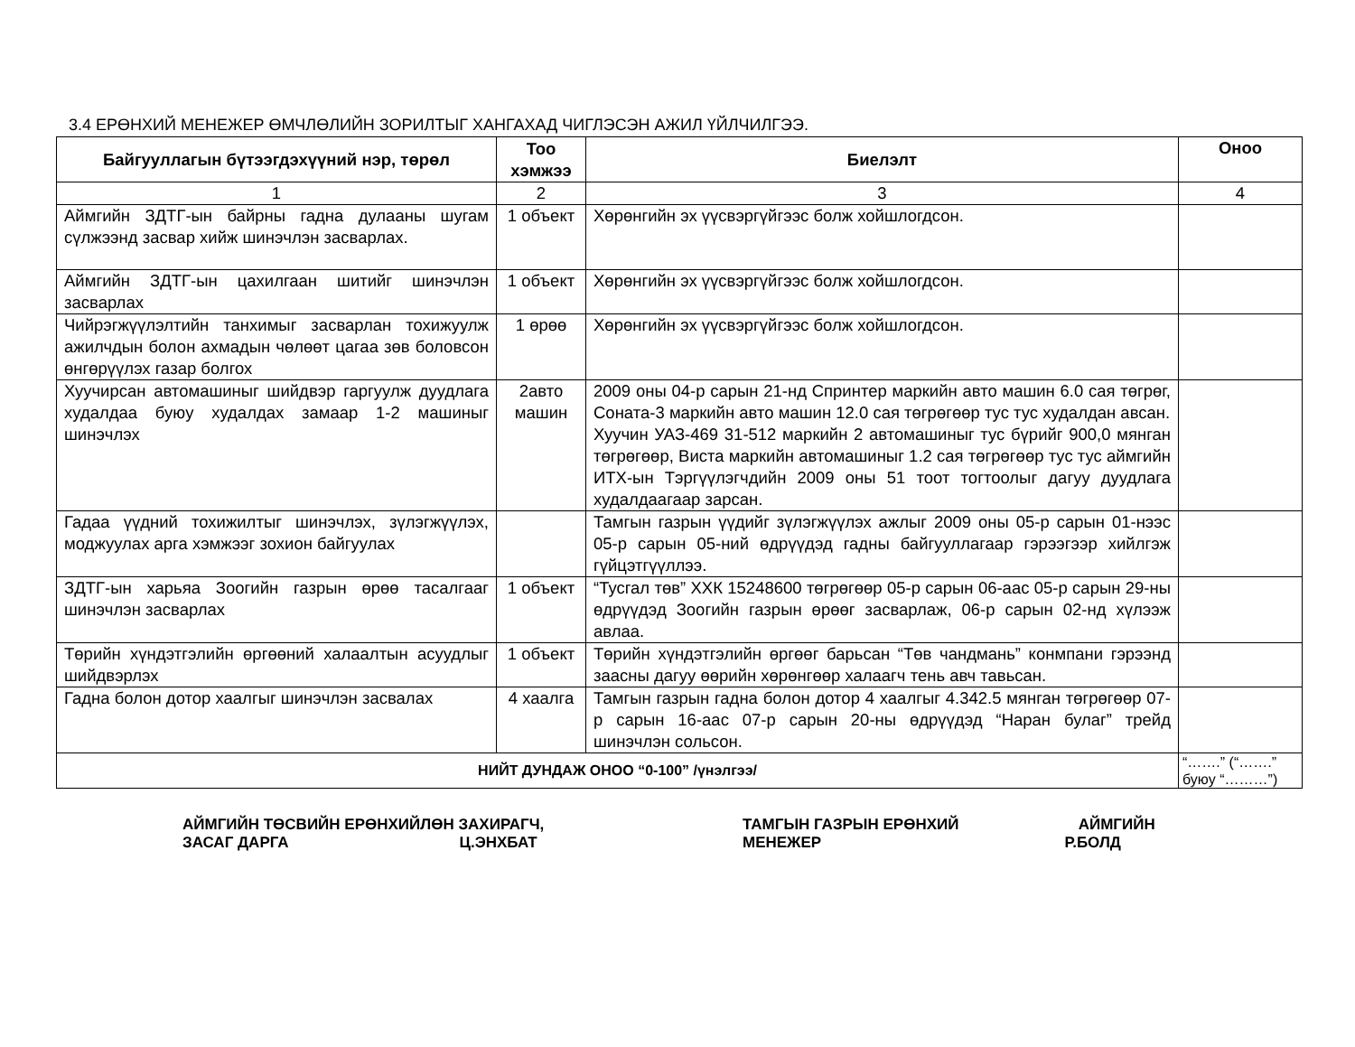3.4 ЕРӨНХИЙ МЕНЕЖЕР ӨМЧЛӨЛИЙН ЗОРИЛТЫГ ХАНГАХАД ЧИГЛЭСЭН АЖИЛ ҮЙЛЧИЛГЭЭ.
| Байгууллагын бүтээгдэхүүний нэр, төрөл | Тоо хэмжээ | Биелэлт | Оноо |
| --- | --- | --- | --- |
| 1 | 2 | 3 | 4 |
| Аймгийн ЗДТГ-ын байрны гадна дулааны шугам сүлжээнд засвар хийж шинэчлэн засварлах. | 1 объект | Хөрөнгийн эх үүсвэргүйгээс болж хойшлогдсон. | |
| Аймгийн ЗДТГ-ын цахилгаан шитийг шинэчлэн засварлах | 1 объект | Хөрөнгийн эх үүсвэргүйгээс болж хойшлогдсон. | |
| Чийрэгжүүлэлтийн танхимыг засварлан тохижуулж ажилчдын болон ахмадын чөлөөт цагаа зөв боловсон өнгөрүүлэх газар болгох | 1 өрөө | Хөрөнгийн эх үүсвэргүйгээс болж хойшлогдсон. | |
| Хуучирсан автомашиныг шийдвэр гаргуулж дуудлага худалдаа буюу худалдах замаар 1-2 машиныг шинэчлэх | 2авто машин | 2009 оны 04-р сарын 21-нд Спринтер маркийн авто машин 6.0 сая төгрөг, Соната-3 маркийн авто машин 12.0 сая төгрөгөөр тус тус худалдан авсан. Хуучин УАЗ-469 31-512 маркийн 2 автомашиныг тус бүрийг 900,0 мянган төгрөгөөр, Виста маркийн автомашиныг 1.2 сая төгрөгөөр тус тус аймгийн ИТХ-ын Тэргүүлэгчдийн 2009 оны 51 тоот тогтоолыг дагуу дуудлага худалдаагаар зарсан. | |
| Гадаа үүдний тохижилтыг шинэчлэх, зүлэгжүүлэх, моджуулах арга хэмжээг зохион байгуулах | | Тамгын газрын үүдийг зүлэгжүүлэх ажлыг 2009 оны 05-р сарын 01-нээс 05-р сарын 05-ний өдрүүдэд гадны байгууллагаар гэрээгээр хийлгэж гүйцэтгүүллээ. | |
| ЗДТГ-ын харьяа Зоогийн газрын өрөө тасалгааг шинэчлэн засварлах | 1 объект | “Тусгал төв” ХХК 15248600 төгрөгөөр 05-р сарын 06-аас 05-р сарын 29-ны өдрүүдэд Зоогийн газрын өрөөг засварлаж, 06-р сарын 02-нд хүлээж авлаа. | |
| Төрийн хүндэтгэлийн өргөөний халаалтын асуудлыг шийдвэрлэх | 1 объект | Төрийн хүндэтгэлийн өргөөг барьсан “Төв чандмань” конмпани гэрээнд заасны дагуу өөрийн хөрөнгөөр халаагч тень авч тавьсан. | |
| Гадна болон дотор хаалгыг шинэчлэн засвалах | 4 хаалга | Тамгын газрын гадна болон дотор 4 хаалгыг 4.342.5 мянган төгрөгөөр 07-р сарын 16-аас 07-р сарын 20-ны өдрүүдэд “Наран булаг” трейд шинэчлэн сольсон. | |
| НИЙТ ДУНДАЖ ОНОО “0-100” /үнэлгээ/ | | | “…….” (“…….” буюу “………”) |
АЙМГИЙН ТӨСВИЙН ЕРӨНХИЙЛӨН ЗАХИРАГЧ,
ЗАСАГ ДАРГА Ц.ЭНХБАТ
ТАМГЫН ГАЗРЫН ЕРӨНХИЙ АЙМГИЙН
МЕНЕЖЕР Р.БОЛД